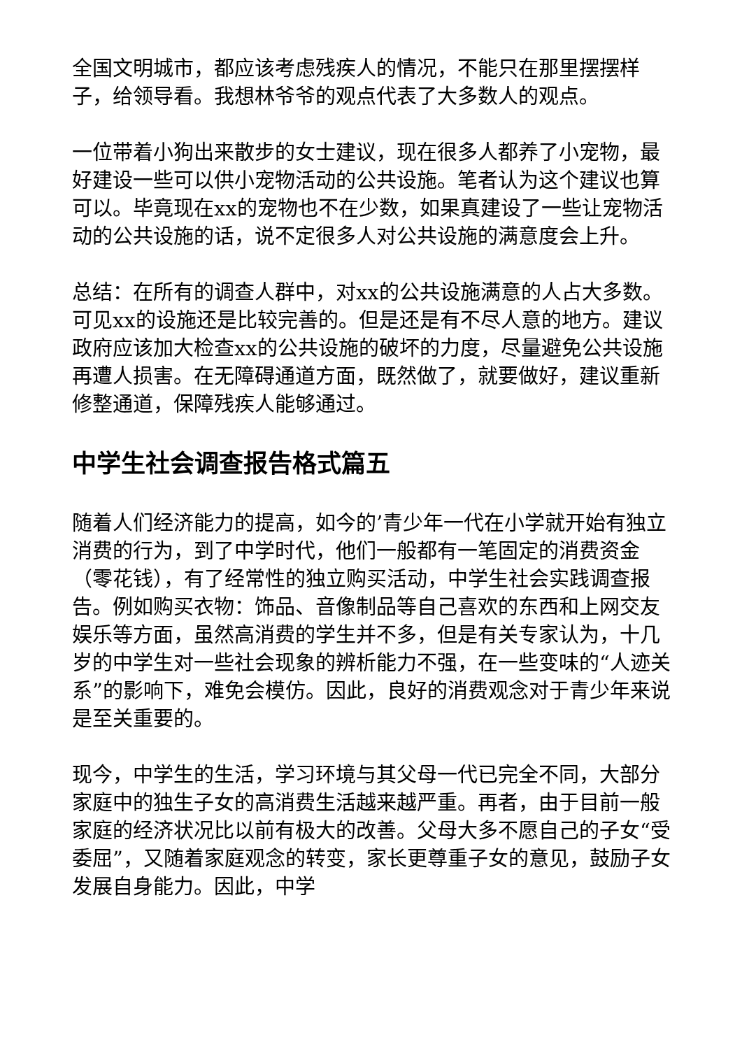全国文明城市，都应该考虑残疾人的情况，不能只在那里摆摆样子，给领导看。我想林爷爷的观点代表了大多数人的观点。
一位带着小狗出来散步的女士建议，现在很多人都养了小宠物，最好建设一些可以供小宠物活动的公共设施。笔者认为这个建议也算可以。毕竟现在xx的宠物也不在少数，如果真建设了一些让宠物活动的公共设施的话，说不定很多人对公共设施的满意度会上升。
总结：在所有的调查人群中，对xx的公共设施满意的人占大多数。可见xx的设施还是比较完善的。但是还是有不尽人意的地方。建议政府应该加大检查xx的公共设施的破坏的力度，尽量避免公共设施再遭人损害。在无障碍通道方面，既然做了，就要做好，建议重新修整通道，保障残疾人能够通过。
中学生社会调查报告格式篇五
随着人们经济能力的提高，如今的’青少年一代在小学就开始有独立消费的行为，到了中学时代，他们一般都有一笔固定的消费资金（零花钱），有了经常性的独立购买活动，中学生社会实践调查报告。例如购买衣物：饰品、音像制品等自己喜欢的东西和上网交友娱乐等方面，虽然高消费的学生并不多，但是有关专家认为，十几岁的中学生对一些社会现象的辨析能力不强，在一些变味的“人迹关系”的影响下，难免会模仿。因此，良好的消费观念对于青少年来说是至关重要的。
现今，中学生的生活，学习环境与其父母一代已完全不同，大部分家庭中的独生子女的高消费生活越来越严重。再者，由于目前一般家庭的经济状况比以前有极大的改善。父母大多不愿自己的子女“受委屈”，又随着家庭观念的转变，家长更尊重子女的意见，鼓励子女发展自身能力。因此，中学